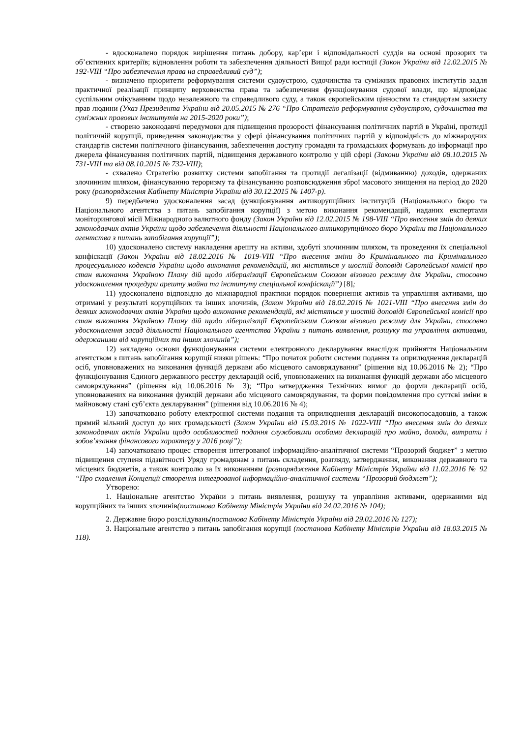- вдосконалено порядок вирішення питань добору, кар’єри і відповідальності суддів на основі прозорих та об’єктивних критеріїв; відновлення роботи та забезпечення діяльності Вищої ради юстиції (Закон України від 12.02.2015 № 192-VIII “Про забезпечення права на справедливий суд”);
- визначено пріоритети реформування системи судоустрою, судочинства та суміжних правових інститутів задля практичної реалізації принципу верховенства права та забезпечення функціонування судової влади, що відповідає суспільним очікуванням щодо незалежного та справедливого суду, а також європейським цінностям та стандартам захисту прав людини (Указ Президента України від 20.05.2015 № 276 “Про Стратегію реформування судоустрою, судочинства та суміжних правових інститутів на 2015-2020 роки”);
- створено законодавчі передумови для підвищення прозорості фінансування політичних партій в Україні, протидії політичній корупції, приведення законодавства у сфері фінансування політичних партій у відповідність до міжнародних стандартів системи політичного фінансування, забезпечення доступу громадян та громадських формувань до інформації про джерела фінансування політичних партій, підвищення державного контролю у цій сфері (Закони України від 08.10.2015 № 731-VIII та від 08.10.2015 № 732-VIII);
- схвалено Стратегію розвитку системи запобігання та протидії легалізації (відмиванню) доходів, одержаних злочинним шляхом, фінансуванню тероризму та фінансуванню розповсюдження зброї масового знищення на період до 2020 року (розпорядження Кабінету Міністрів України від 30.12.2015 № 1407-р).
9) передбачено удосконалення засад функціонування антикорупційних інституцій (Національного бюро та Національного агентства з питань запобігання корупції) з метою виконання рекомендацій, наданих експертами моніторингової місії Міжнародного валютного фонду (Закон України від 12.02.2015 № 198-VIII “Про внесення змін до деяких законодавчих актів України щодо забезпечення діяльності Національного антикорупційного бюро України та Національного агентства з питань запобігання корупції”);
10) удосконалено систему накладення арешту на активи, здобуті злочинним шляхом, та проведення їх спеціальної конфіскації (Закон України від 18.02.2016 № 1019-VIII “Про внесення зміни до Кримінального та Кримінального процесуального кодексів України щодо виконання рекомендацій, які містяться у шостій доповіді Європейської комісії про стан виконання Україною Плану дій щодо лібералізації Європейським Союзом візового режиму для України, стосовно удосконалення процедури арешту майна та інституту спеціальної конфіскації”) [8];
11) удосконалено відповідно до міжнародної практики порядок повернення активів та управління активами, що отримані у результаті корупційних та інших злочинів, (Закон України від 18.02.2016 № 1021-VIII “Про внесення змін до деяких законодавчих актів України щодо виконання рекомендацій, які містяться у шостій доповіді Європейської комісії про стан виконання Україною Плану дій щодо лібералізації Європейським Союзом візового режиму для України, стосовно удосконалення засад діяльності Національного агентства України з питань виявлення, розшуку та управління активами, одержаними від корупційних та інших злочинів”);
12) закладено основи функціонування системи електронного декларування внаслідок прийняття Національним агентством з питань запобігання корупції низки рішень: “Про початок роботи системи подання та оприлюднення декларацій осіб, уповноважених на виконання функцій держави або місцевого самоврядування” (рішення від 10.06.2016 № 2); “Про функціонування Єдиного державного реєстру декларацій осіб, уповноважених на виконання функцій держави або місцевого самоврядування” (рішення від 10.06.2016 № 3); “Про затвердження Технічних вимог до форми декларації осіб, уповноважених на виконання функцій держави або місцевого самоврядування, та форми повідомлення про суттєві зміни в майновому стані суб’єкта декларування” (рішення від 10.06.2016 № 4);
13) започатковано роботу електронної системи подання та оприлюднення декларацій високопосадовців, а також прямий вільний доступ до них громадськості (Закон України від 15.03.2016 № 1022-VIII “Про внесення змін до деяких законодавчих актів України щодо особливостей подання службовими особами декларацій про майно, доходи, витрати і зобов’язання фінансового характеру у 2016 році”);
14) започатковано процес створення інтегрованої інформаційно-аналітичної системи “Прозорий бюджет” з метою підвищення ступеня підзвітності Уряду громадянам з питань складення, розгляду, затвердження, виконання державного та місцевих бюджетів, а також контролю за їх виконанням (розпорядження Кабінету Міністрів України від 11.02.2016 № 92 “Про схвалення Концепції створення інтегрованої інформаційно-аналітичної системи “Прозорий бюджет”);
Утворено:
1. Національне агентство України з питань виявлення, розшуку та управління активами, одержаними від корупційних та інших злочинів(постанова Кабінету Міністрів України від 24.02.2016 № 104);
2. Державне бюро розслідувань(постанова Кабінету Міністрів України від 29.02.2016 № 127);
3. Національне агентство з питань запобігання корупції (постанова Кабінету Міністрів України від 18.03.2015 № 118).